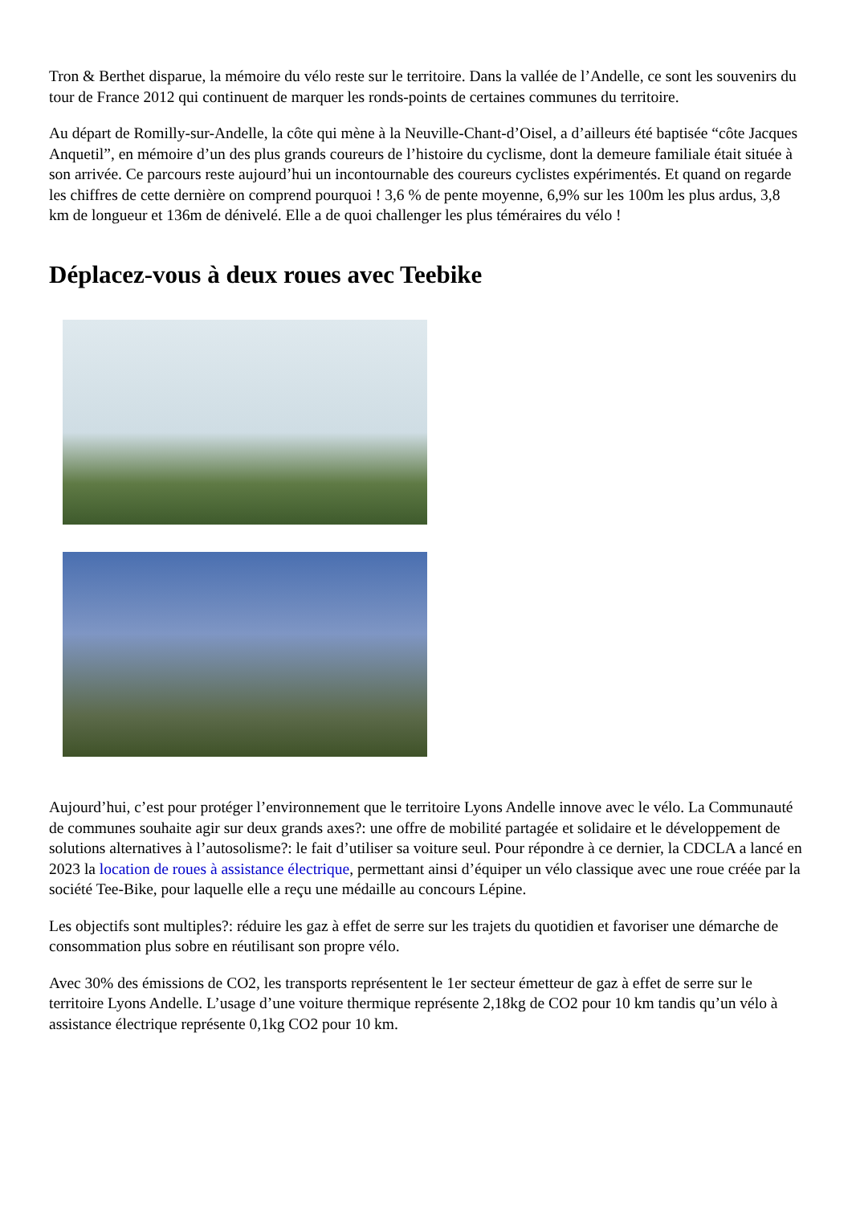Tron & Berthet disparue, la mémoire du vélo reste sur le territoire. Dans la vallée de l’Andelle, ce sont les souvenirs du tour de France 2012 qui continuent de marquer les ronds-points de certaines communes du territoire.
Au départ de Romilly-sur-Andelle, la côte qui mène à la Neuville-Chant-d’Oisel, a d’ailleurs été baptisée “côte Jacques Anquetil”, en mémoire d’un des plus grands coureurs de l’histoire du cyclisme, dont la demeure familiale était située à son arrivée. Ce parcours reste aujourd’hui un incontournable des coureurs cyclistes expérimentés. Et quand on regarde les chiffres de cette dernière on comprend pourquoi ! 3,6 % de pente moyenne, 6,9% sur les 100m les plus ardus, 3,8 km de longueur et 136m de dénivelé. Elle a de quoi challenger les plus téméraires du vélo !
Déplacez-vous à deux roues avec Teebike
Aujourd’hui, c’est pour protéger l’environnement que le territoire Lyons Andelle innove avec le vélo. La Communauté de communes souhaite agir sur deux grands axes?: une offre de mobilité partagée et solidaire et le développement de solutions alternatives à l’autosolisme?: le fait d’utiliser sa voiture seul. Pour répondre à ce dernier, la CDCLA a lancé en 2023 la location de roues à assistance électrique, permettant ainsi d’équiper un vélo classique avec une roue créée par la société Tee-Bike, pour laquelle elle a reçu une médaille au concours Lépine.
Les objectifs sont multiples?: réduire les gaz à effet de serre sur les trajets du quotidien et favoriser une démarche de consommation plus sobre en réutilisant son propre vélo.
Avec 30% des émissions de CO2, les transports représentent le 1er secteur émetteur de gaz à effet de serre sur le territoire Lyons Andelle. L’usage d’une voiture thermique représente 2,18kg de CO2 pour 10 km tandis qu’un vélo à assistance électrique représente 0,1kg CO2 pour 10 km.